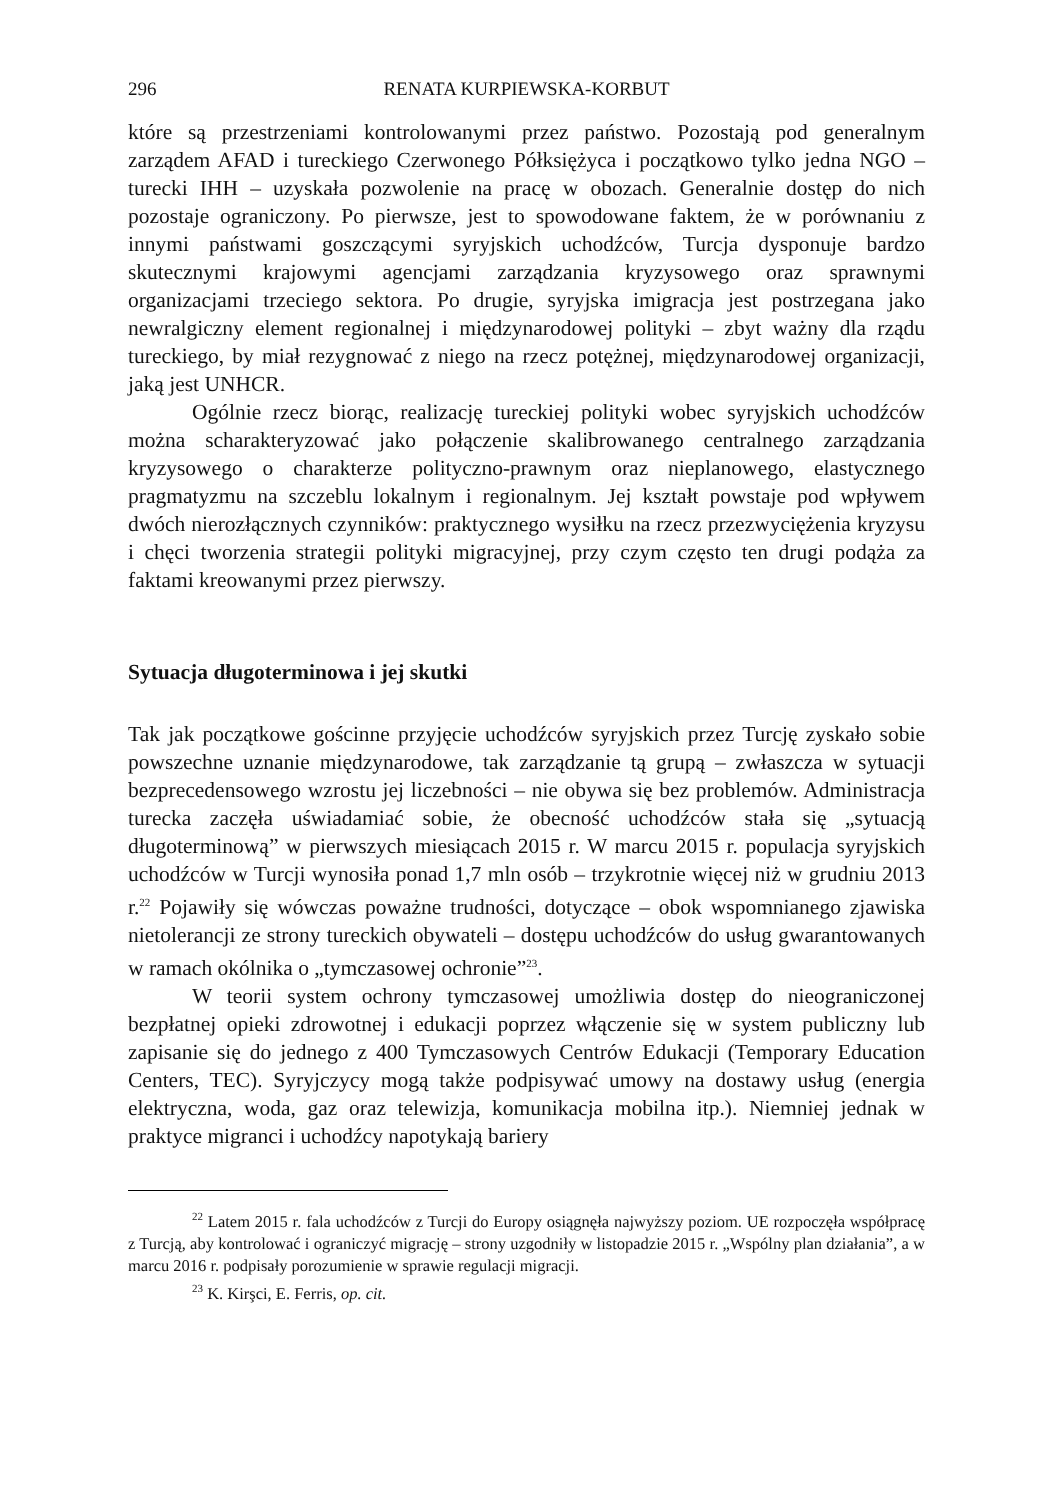296 RENATA KURPIEWSKA-KORBUT
które są przestrzeniami kontrolowanymi przez państwo. Pozostają pod generalnym zarządem AFAD i tureckiego Czerwonego Półksiężyca i początkowo tylko jedna NGO – turecki IHH – uzyskała pozwolenie na pracę w obozach. Generalnie dostęp do nich pozostaje ograniczony. Po pierwsze, jest to spowodowane faktem, że w porównaniu z innymi państwami goszczącymi syryjskich uchodźców, Turcja dysponuje bardzo skutecznymi krajowymi agencjami zarządzania kryzysowego oraz sprawnymi organizacjami trzeciego sektora. Po drugie, syryjska imigracja jest postrzegana jako newralgiczny element regionalnej i międzynarodowej polityki – zbyt ważny dla rządu tureckiego, by miał rezygnować z niego na rzecz potężnej, międzynarodowej organizacji, jaką jest UNHCR.
Ogólnie rzecz biorąc, realizację tureckiej polityki wobec syryjskich uchodźców można scharakteryzować jako połączenie skalibrowanego centralnego zarządzania kryzysowego o charakterze polityczno-prawnym oraz nieplanowego, elastycznego pragmatyzmu na szczeblu lokalnym i regionalnym. Jej kształt powstaje pod wpływem dwóch nierozłącznych czynników: praktycznego wysiłku na rzecz przezwyciężenia kryzysu i chęci tworzenia strategii polityki migracyjnej, przy czym często ten drugi podąża za faktami kreowanymi przez pierwszy.
Sytuacja długoterminowa i jej skutki
Tak jak początkowe gościnne przyjęcie uchodźców syryjskich przez Turcję zyskało sobie powszechne uznanie międzynarodowe, tak zarządzanie tą grupą – zwłaszcza w sytuacji bezprecedensowego wzrostu jej liczebności – nie obywa się bez problemów. Administracja turecka zaczęła uświadamiać sobie, że obecność uchodźców stała się „sytuacją długoterminową” w pierwszych miesiącach 2015 r. W marcu 2015 r. populacja syryjskich uchodźców w Turcji wynosiła ponad 1,7 mln osób – trzykrotnie więcej niż w grudniu 2013 r.<sup>22</sup> Pojawiły się wówczas poważne trudności, dotyczące – obok wspomnianego zjawiska nietolerancji ze strony tureckich obywateli – dostępu uchodźców do usług gwarantowanych w ramach okólnika o „tymczasowej ochronie”<sup>23</sup>.
W teorii system ochrony tymczasowej umożliwia dostęp do nieograniczonej bezpłatnej opieki zdrowotnej i edukacji poprzez włączenie się w system publiczny lub zapisanie się do jednego z 400 Tymczasowych Centrów Edukacji (Temporary Education Centers, TEC). Syryjczycy mogą także podpisywać umowy na dostawy usług (energia elektryczna, woda, gaz oraz telewizja, komunikacja mobilna itp.). Niemniej jednak w praktyce migranci i uchodźcy napotykają bariery
<sup>22</sup> Latem 2015 r. fala uchodźców z Turcji do Europy osiągnęła najwyższy poziom. UE rozpoczęła współpracę z Turcją, aby kontrolować i ograniczyć migrację – strony uzgodniły w listopadzie 2015 r. „Wspólny plan działania”, a w marcu 2016 r. podpisały porozumienie w sprawie regulacji migracji.
<sup>23</sup> K. Kirşci, E. Ferris, op. cit.